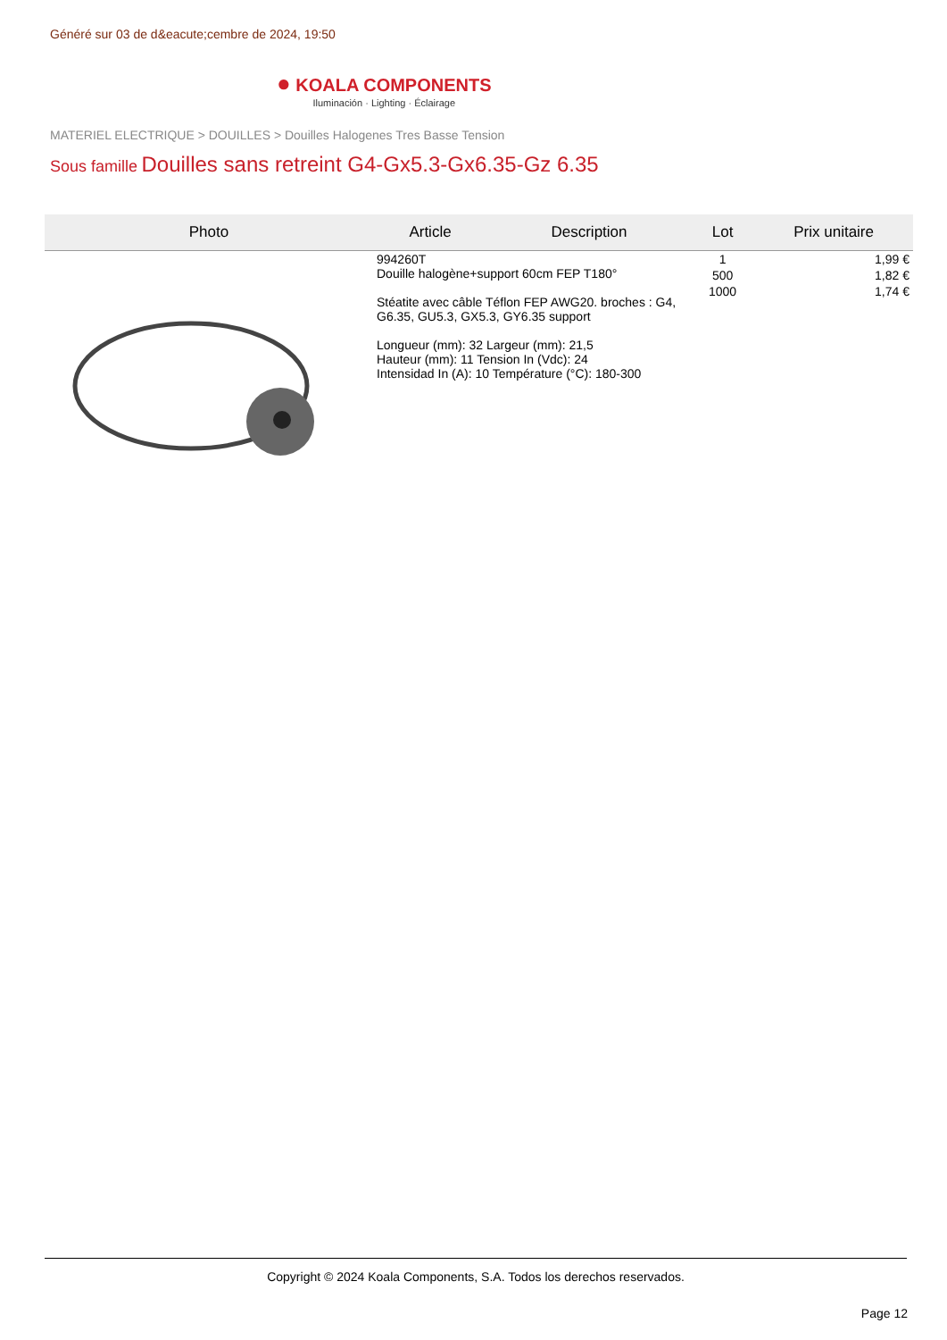Généré sur 03 de d&eacute;cembre de 2024, 19:50
● KOALA COMPONENTS
Iluminación · Lighting · Éclairage
MATERIEL ELECTRIQUE > DOUILLES > Douilles Halogenes Tres Basse Tension
Sous famille Douilles sans retreint G4-Gx5.3-Gx6.35-Gz 6.35
| Photo | Article | Description | Lot | Prix unitaire |
| --- | --- | --- | --- | --- |
| | 994260T Douille halogène+support 60cm FEP T180° Stéatite avec câble Téflon FEP AWG20. broches : G4, G6.35, GU5.3, GX5.3, GY6.35 support Longueur (mm): 32 Largeur (mm): 21,5 Hauteur (mm): 11 Tension In (Vdc): 24 Intensidad In (A): 10 Température (°C): 180-300 | | 1 | 1,99 € |
| | | | 500 | 1,82 € |
| | | | 1000 | 1,74 € |
Copyright © 2024 Koala Components, S.A. Todos los derechos reservados.
Page 12